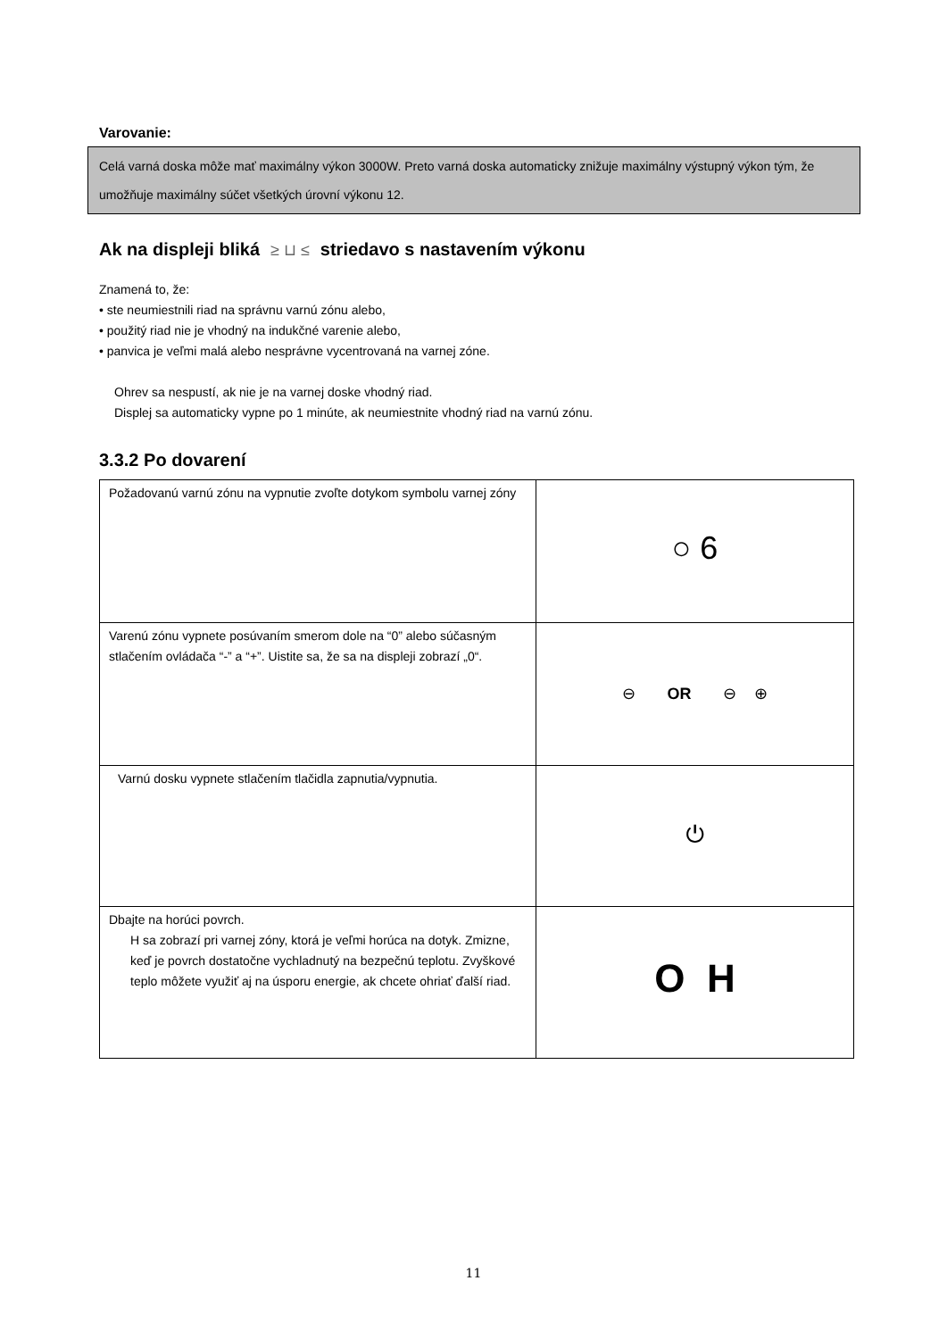Varovanie:
Celá varná doska môže mať maximálny výkon 3000W. Preto varná doska automaticky znižuje maximálny výstupný výkon tým, že umožňuje maximálny súčet všetkých úrovní výkonu 12.
Ak na displeji bliká ≥ ⊔ ≤ striedavo s nastavením výkonu
Znamená to, že:
• ste neumiestnili riad na správnu varnú zónu alebo,
• použitý riad nie je vhodný na indukčné varenie alebo,
• panvica je veľmi malá alebo nesprávne vycentrovaná na varnej zóne.
Ohrev sa nespustí, ak nie je na varnej doske vhodný riad.
Displej sa automaticky vypne po 1 minúte, ak neumiestnite vhodný riad na varnú zónu.
3.3.2 Po dovarení
| Požadovanú varnú zónu na vypnutie zvoľte dotykom symbolu varnej zóny | ○ 6 |
| Varenú zónu vypnete posúvaním smerom dole na “0” alebo súčasným stlačením ovládača “-” a “+”. Uistite sa, že sa na displeji zobrazí „0“. | ⊖ OR ⊖ ⊕ |
| Varnú dosku vypnete stlačením tlačidla zapnutia/vypnutia. | ⏻ |
| Dbajte na horúci povrch. H sa zobrazí pri varnej zóny, ktorá je veľmi horúca na dotyk. Zmizne, keď je povrch dostatočne vychladnutý na bezpečnú teplotu. Zvyškové teplo môžete využiť aj na úsporu energie, ak chcete ohriať ďalší riad. | O H |
11